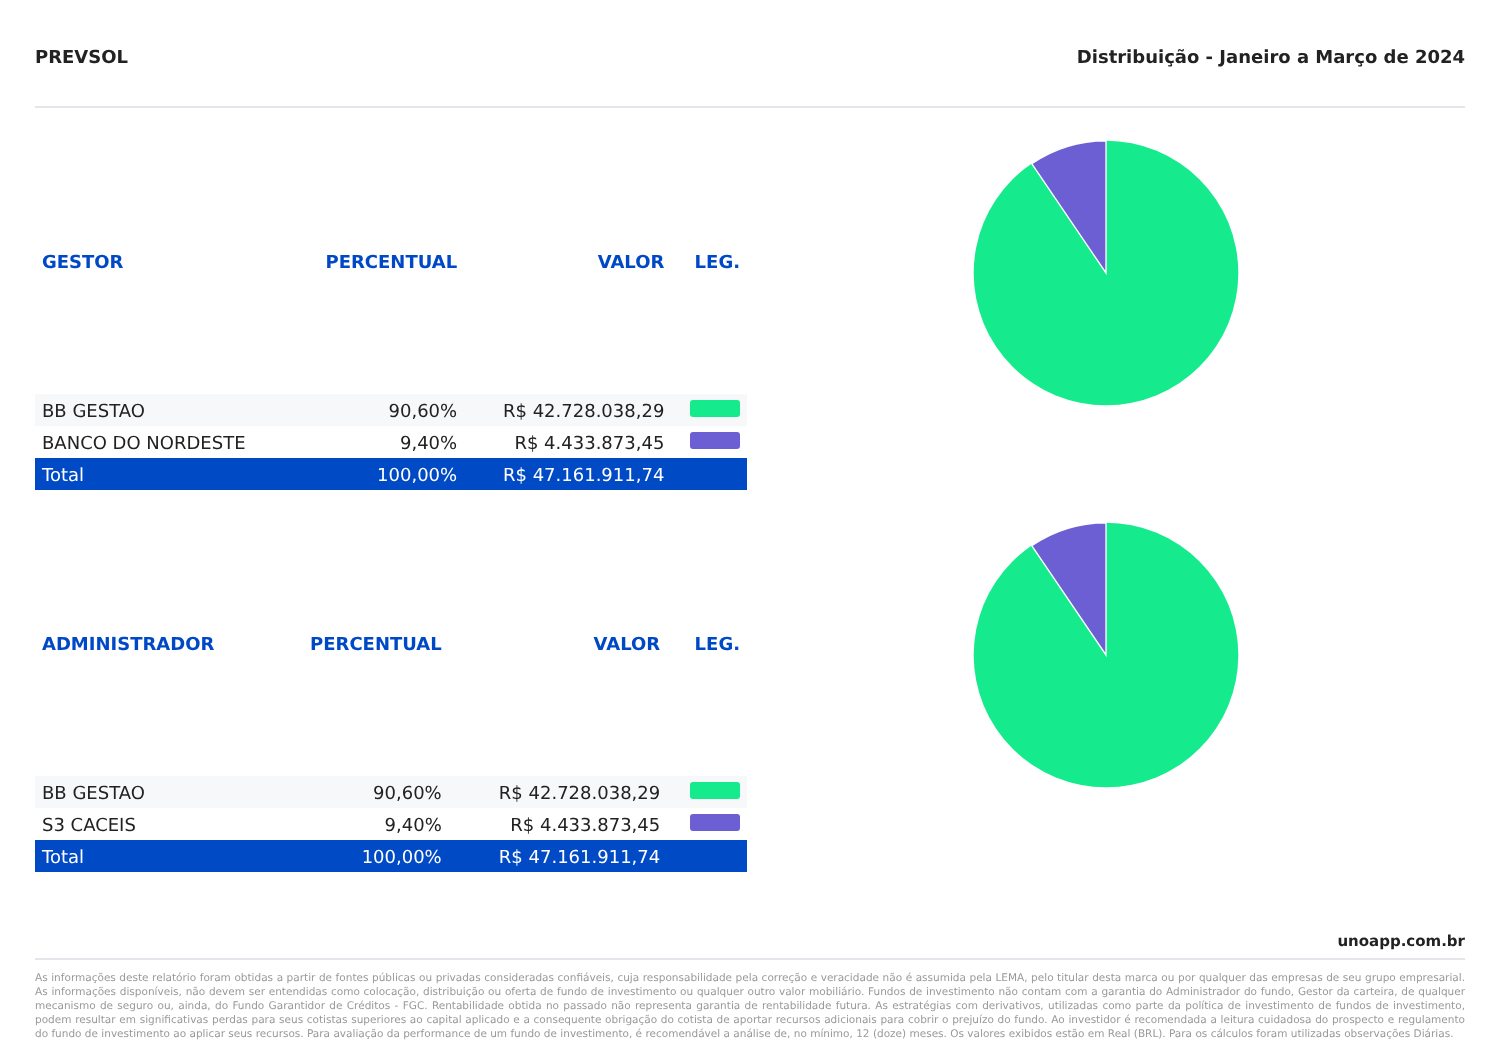PREVSOL Distribuição - Janeiro a Março de 2024
| GESTOR | PERCENTUAL | VALOR | LEG. |
| --- | --- | --- | --- |
| BB GESTAO | 90,60% | R$ 42.728.038,29 | |
| BANCO DO NORDESTE | 9,40% | R$ 4.433.873,45 | |
| Total | 100,00% | R$ 47.161.911,74 | |
| ADMINISTRADOR | PERCENTUAL | VALOR | LEG. |
| --- | --- | --- | --- |
| BB GESTAO | 90,60% | R$ 42.728.038,29 | |
| S3 CACEIS | 9,40% | R$ 4.433.873,45 | |
| Total | 100,00% | R$ 47.161.911,74 | |
unoapp.com.br
As informações deste relatório foram obtidas a partir de fontes públicas ou privadas consideradas confiáveis, cuja responsabilidade pela correção e veracidade não é assumida pela LEMA, pelo titular desta marca ou por qualquer das empresas de seu grupo empresarial. As informações disponíveis, não devem ser entendidas como colocação, distribuição ou oferta de fundo de investimento ou qualquer outro valor mobiliário. Fundos de investimento não contam com a garantia do Administrador do fundo, Gestor da carteira, de qualquer mecanismo de seguro ou, ainda, do Fundo Garantidor de Créditos - FGC. Rentabilidade obtida no passado não representa garantia de rentabilidade futura. As estratégias com derivativos, utilizadas como parte da política de investimento de fundos de investimento, podem resultar em significativas perdas para seus cotistas superiores ao capital aplicado e a consequente obrigação do cotista de aportar recursos adicionais para cobrir o prejuízo do fundo. Ao investidor é recomendada a leitura cuidadosa do prospecto e regulamento do fundo de investimento ao aplicar seus recursos. Para avaliação da performance de um fundo de investimento, é recomendável a análise de, no mínimo, 12 (doze) meses. Os valores exibidos estão em Real (BRL). Para os cálculos foram utilizadas observações Diárias.